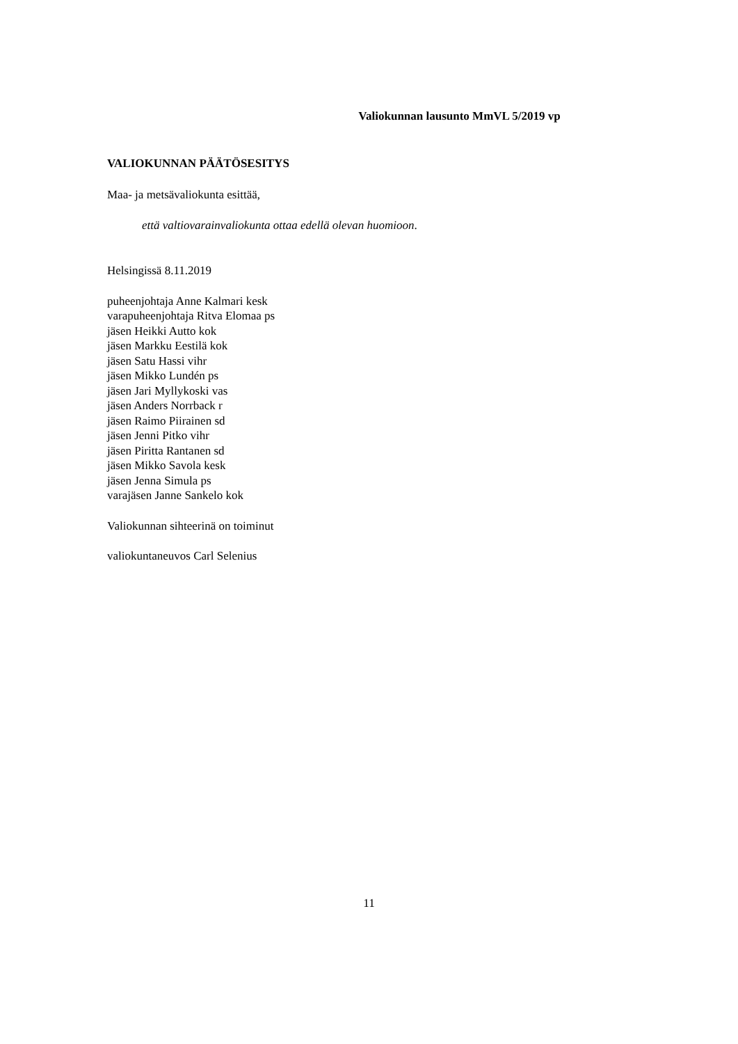Valiokunnan lausunto MmVL 5/2019 vp
VALIOKUNNAN PÄÄTÖSESITYS
Maa- ja metsävaliokunta esittää,
että valtiovarainvaliokunta ottaa edellä olevan huomioon.
Helsingissä 8.11.2019
puheenjohtaja Anne Kalmari kesk
varapuheenjohtaja Ritva Elomaa ps
jäsen Heikki Autto kok
jäsen Markku Eestilä kok
jäsen Satu Hassi vihr
jäsen Mikko Lundén ps
jäsen Jari Myllykoski vas
jäsen Anders Norrback r
jäsen Raimo Piirainen sd
jäsen Jenni Pitko vihr
jäsen Piritta Rantanen sd
jäsen Mikko Savola kesk
jäsen Jenna Simula ps
varajäsen Janne Sankelo kok
Valiokunnan sihteerinä on toiminut
valiokuntaneuvos Carl Selenius
11